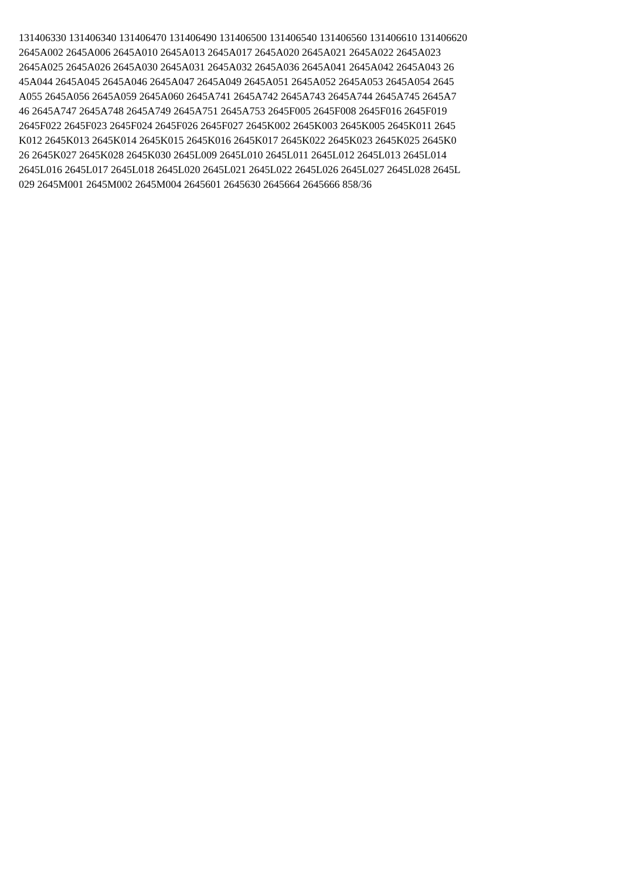131406330 131406340 131406470 131406490 131406500 131406540 131406560 131406610 131406620 2645A002 2645A006 2645A010 2645A013 2645A017 2645A020 2645A021 2645A022 2645A023 2645A025 2645A026 2645A030 2645A031 2645A032 2645A036 2645A041 2645A042 2645A043 26 45A044 2645A045 2645A046 2645A047 2645A049 2645A051 2645A052 2645A053 2645A054 2645 A055 2645A056 2645A059 2645A060 2645A741 2645A742 2645A743 2645A744 2645A745 2645A7 46 2645A747 2645A748 2645A749 2645A751 2645A753 2645F005 2645F008 2645F016 2645F019 2645F022 2645F023 2645F024 2645F026 2645F027 2645K002 2645K003 2645K005 2645K011 2645 K012 2645K013 2645K014 2645K015 2645K016 2645K017 2645K022 2645K023 2645K025 2645K0 26 2645K027 2645K028 2645K030 2645L009 2645L010 2645L011 2645L012 2645L013 2645L014 2645L016 2645L017 2645L018 2645L020 2645L021 2645L022 2645L026 2645L027 2645L028 2645L 029 2645M001 2645M002 2645M004 2645601 2645630 2645664 2645666 858/36